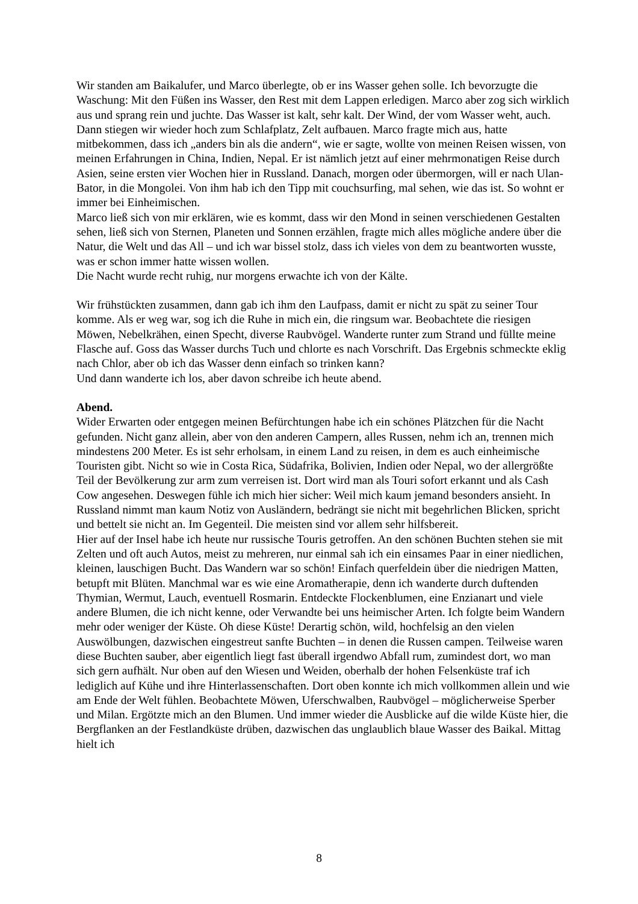Wir standen am Baikalufer, und Marco überlegte, ob er ins Wasser gehen solle. Ich bevorzugte die Waschung: Mit den Füßen ins Wasser, den Rest mit dem Lappen erledigen. Marco aber zog sich wirklich aus und sprang rein und juchte. Das Wasser ist kalt, sehr kalt. Der Wind, der vom Wasser weht, auch.
Dann stiegen wir wieder hoch zum Schlafplatz, Zelt aufbauen. Marco fragte mich aus, hatte mitbekommen, dass ich „anders bin als die andern“, wie er sagte, wollte von meinen Reisen wissen, von meinen Erfahrungen in China, Indien, Nepal. Er ist nämlich jetzt auf einer mehrmonatigen Reise durch Asien, seine ersten vier Wochen hier in Russland. Danach, morgen oder übermorgen, will er nach Ulan-Bator, in die Mongolei. Von ihm hab ich den Tipp mit couchsurfing, mal sehen, wie das ist. So wohnt er immer bei Einheimischen.
Marco ließ sich von mir erklären, wie es kommt, dass wir den Mond in seinen verschiedenen Gestalten sehen, ließ sich von Sternen, Planeten und Sonnen erzählen, fragte mich alles mögliche andere über die Natur, die Welt und das All – und ich war bissel stolz, dass ich vieles von dem zu beantworten wusste, was er schon immer hatte wissen wollen.
Die Nacht wurde recht ruhig, nur morgens erwachte ich von der Kälte.
Wir frühstückten zusammen, dann gab ich ihm den Laufpass, damit er nicht zu spät zu seiner Tour komme. Als er weg war, sog ich die Ruhe in mich ein, die ringsum war. Beobachtete die riesigen Möwen, Nebelkrähen, einen Specht, diverse Raubvögel. Wanderte runter zum Strand und füllte meine Flasche auf. Goss das Wasser durchs Tuch und chlorte es nach Vorschrift. Das Ergebnis schmeckte eklig nach Chlor, aber ob ich das Wasser denn einfach so trinken kann?
Und dann wanderte ich los, aber davon schreibe ich heute abend.
Abend.
Wider Erwarten oder entgegen meinen Befürchtungen habe ich ein schönes Plätzchen für die Nacht gefunden. Nicht ganz allein, aber von den anderen Campern, alles Russen, nehm ich an, trennen mich mindestens 200 Meter. Es ist sehr erholsam, in einem Land zu reisen, in dem es auch einheimische Touristen gibt. Nicht so wie in Costa Rica, Südafrika, Bolivien, Indien oder Nepal, wo der allergrößte Teil der Bevölkerung zur arm zum verreisen ist. Dort wird man als Touri sofort erkannt und als Cash Cow angesehen. Deswegen fühle ich mich hier sicher: Weil mich kaum jemand besonders ansieht. In Russland nimmt man kaum Notiz von Ausländern, bedrängt sie nicht mit begehrlichen Blicken, spricht und bettelt sie nicht an. Im Gegenteil. Die meisten sind vor allem sehr hilfsbereit.
Hier auf der Insel habe ich heute nur russische Touris getroffen. An den schönen Buchten stehen sie mit Zelten und oft auch Autos, meist zu mehreren, nur einmal sah ich ein einsames Paar in einer niedlichen, kleinen, lauschigen Bucht. Das Wandern war so schön! Einfach querfeldein über die niedrigen Matten, betupft mit Blüten. Manchmal war es wie eine Aromatherapie, denn ich wanderte durch duftenden Thymian, Wermut, Lauch, eventuell Rosmarin. Entdeckte Flockenblumen, eine Enzianart und viele andere Blumen, die ich nicht kenne, oder Verwandte bei uns heimischer Arten. Ich folgte beim Wandern mehr oder weniger der Küste. Oh diese Küste! Derartig schön, wild, hochfelsig an den vielen Auswölbungen, dazwischen eingestreut sanfte Buchten – in denen die Russen campen. Teilweise waren diese Buchten sauber, aber eigentlich liegt fast überall irgendwo Abfall rum, zumindest dort, wo man sich gern aufhält. Nur oben auf den Wiesen und Weiden, oberhalb der hohen Felsenküste traf ich lediglich auf Kühe und ihre Hinterlassenschaften. Dort oben konnte ich mich vollkommen allein und wie am Ende der Welt fühlen. Beobachtete Möwen, Uferschwalben, Raubvögel – möglicherweise Sperber und Milan. Ergötzte mich an den Blumen. Und immer wieder die Ausblicke auf die wilde Küste hier, die Bergflanken an der Festlandküste drüben, dazwischen das unglaublich blaue Wasser des Baikal. Mittag hielt ich
8